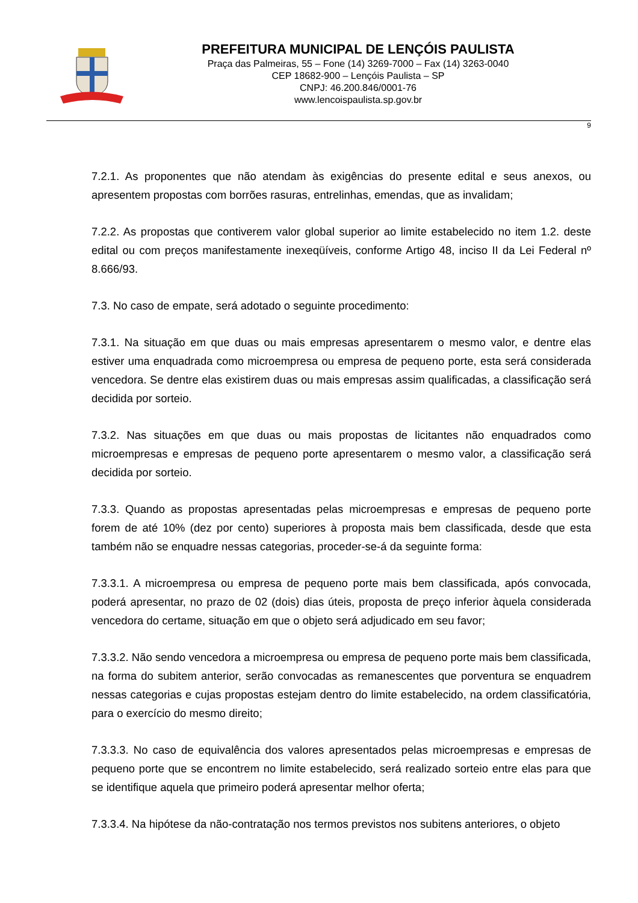PREFEITURA MUNICIPAL DE LENÇÓIS PAULISTA
Praça das Palmeiras, 55 – Fone (14) 3269-7000 – Fax (14) 3263-0040
CEP 18682-900 – Lençóis Paulista – SP
CNPJ: 46.200.846/0001-76
www.lencoispaulista.sp.gov.br
9
7.2.1. As proponentes que não atendam às exigências do presente edital e seus anexos, ou apresentem propostas com borrões rasuras, entrelinhas, emendas, que as invalidam;
7.2.2. As propostas que contiverem valor global superior ao limite estabelecido no item 1.2. deste edital ou com preços manifestamente inexeqüíveis, conforme Artigo 48, inciso II da Lei Federal nº 8.666/93.
7.3. No caso de empate, será adotado o seguinte procedimento:
7.3.1. Na situação em que duas ou mais empresas apresentarem o mesmo valor, e dentre elas estiver uma enquadrada como microempresa ou empresa de pequeno porte, esta será considerada vencedora. Se dentre elas existirem duas ou mais empresas assim qualificadas, a classificação será decidida por sorteio.
7.3.2. Nas situações em que duas ou mais propostas de licitantes não enquadrados como microempresas e empresas de pequeno porte apresentarem o mesmo valor, a classificação será decidida por sorteio.
7.3.3. Quando as propostas apresentadas pelas microempresas e empresas de pequeno porte forem de até 10% (dez por cento) superiores à proposta mais bem classificada, desde que esta também não se enquadre nessas categorias, proceder-se-á da seguinte forma:
7.3.3.1. A microempresa ou empresa de pequeno porte mais bem classificada, após convocada, poderá apresentar, no prazo de 02 (dois) dias úteis, proposta de preço inferior àquela considerada vencedora do certame, situação em que o objeto será adjudicado em seu favor;
7.3.3.2. Não sendo vencedora a microempresa ou empresa de pequeno porte mais bem classificada, na forma do subitem anterior, serão convocadas as remanescentes que porventura se enquadrem nessas categorias e cujas propostas estejam dentro do limite estabelecido, na ordem classificatória, para o exercício do mesmo direito;
7.3.3.3. No caso de equivalência dos valores apresentados pelas microempresas e empresas de pequeno porte que se encontrem no limite estabelecido, será realizado sorteio entre elas para que se identifique aquela que primeiro poderá apresentar melhor oferta;
7.3.3.4. Na hipótese da não-contratação nos termos previstos nos subitens anteriores, o objeto